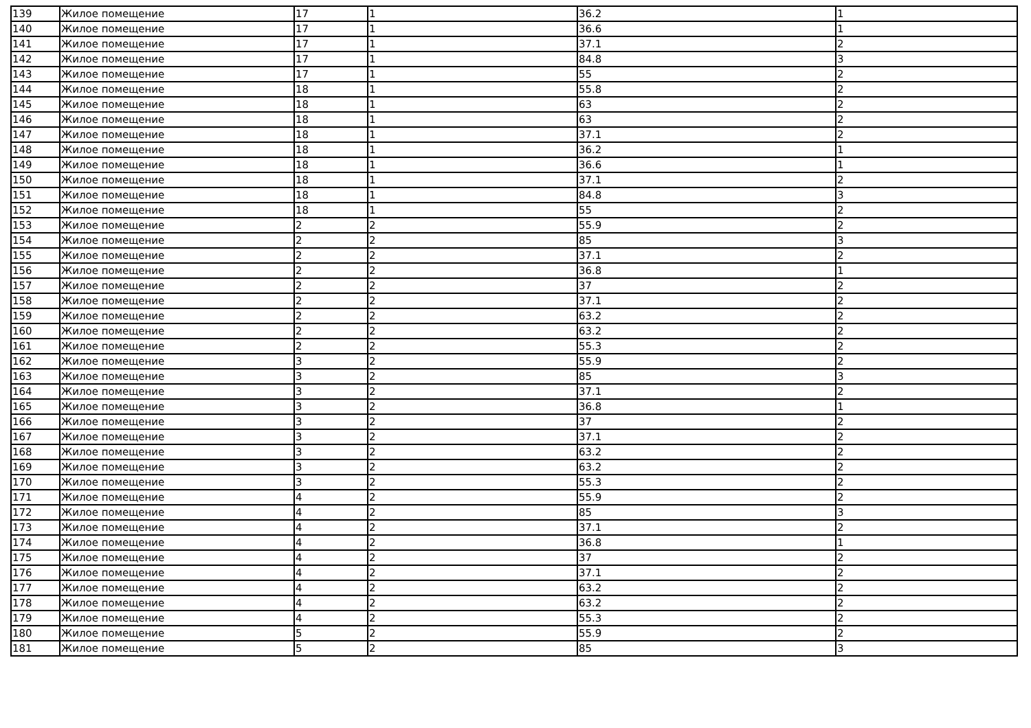| 139 | Жилое помещение | 17 | 1 | 36.2 | 1 |
| 140 | Жилое помещение | 17 | 1 | 36.6 | 1 |
| 141 | Жилое помещение | 17 | 1 | 37.1 | 2 |
| 142 | Жилое помещение | 17 | 1 | 84.8 | 3 |
| 143 | Жилое помещение | 17 | 1 | 55 | 2 |
| 144 | Жилое помещение | 18 | 1 | 55.8 | 2 |
| 145 | Жилое помещение | 18 | 1 | 63 | 2 |
| 146 | Жилое помещение | 18 | 1 | 63 | 2 |
| 147 | Жилое помещение | 18 | 1 | 37.1 | 2 |
| 148 | Жилое помещение | 18 | 1 | 36.2 | 1 |
| 149 | Жилое помещение | 18 | 1 | 36.6 | 1 |
| 150 | Жилое помещение | 18 | 1 | 37.1 | 2 |
| 151 | Жилое помещение | 18 | 1 | 84.8 | 3 |
| 152 | Жилое помещение | 18 | 1 | 55 | 2 |
| 153 | Жилое помещение | 2 | 2 | 55.9 | 2 |
| 154 | Жилое помещение | 2 | 2 | 85 | 3 |
| 155 | Жилое помещение | 2 | 2 | 37.1 | 2 |
| 156 | Жилое помещение | 2 | 2 | 36.8 | 1 |
| 157 | Жилое помещение | 2 | 2 | 37 | 2 |
| 158 | Жилое помещение | 2 | 2 | 37.1 | 2 |
| 159 | Жилое помещение | 2 | 2 | 63.2 | 2 |
| 160 | Жилое помещение | 2 | 2 | 63.2 | 2 |
| 161 | Жилое помещение | 2 | 2 | 55.3 | 2 |
| 162 | Жилое помещение | 3 | 2 | 55.9 | 2 |
| 163 | Жилое помещение | 3 | 2 | 85 | 3 |
| 164 | Жилое помещение | 3 | 2 | 37.1 | 2 |
| 165 | Жилое помещение | 3 | 2 | 36.8 | 1 |
| 166 | Жилое помещение | 3 | 2 | 37 | 2 |
| 167 | Жилое помещение | 3 | 2 | 37.1 | 2 |
| 168 | Жилое помещение | 3 | 2 | 63.2 | 2 |
| 169 | Жилое помещение | 3 | 2 | 63.2 | 2 |
| 170 | Жилое помещение | 3 | 2 | 55.3 | 2 |
| 171 | Жилое помещение | 4 | 2 | 55.9 | 2 |
| 172 | Жилое помещение | 4 | 2 | 85 | 3 |
| 173 | Жилое помещение | 4 | 2 | 37.1 | 2 |
| 174 | Жилое помещение | 4 | 2 | 36.8 | 1 |
| 175 | Жилое помещение | 4 | 2 | 37 | 2 |
| 176 | Жилое помещение | 4 | 2 | 37.1 | 2 |
| 177 | Жилое помещение | 4 | 2 | 63.2 | 2 |
| 178 | Жилое помещение | 4 | 2 | 63.2 | 2 |
| 179 | Жилое помещение | 4 | 2 | 55.3 | 2 |
| 180 | Жилое помещение | 5 | 2 | 55.9 | 2 |
| 181 | Жилое помещение | 5 | 2 | 85 | 3 |